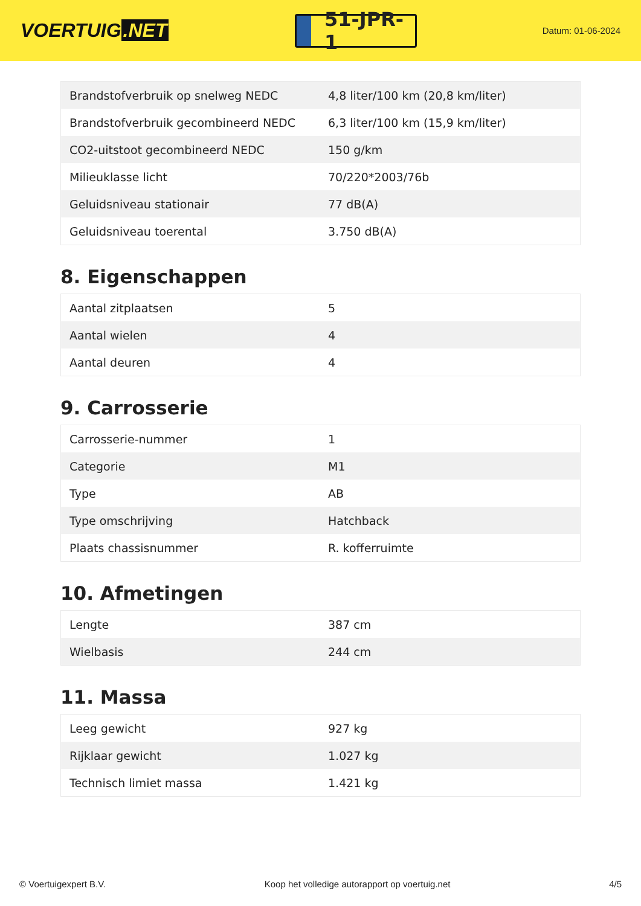VOERTUIG.NET
51-JPR-1
Datum: 01-06-2024
| Brandstofverbruik op snelweg NEDC | 4,8 liter/100 km (20,8 km/liter) |
| Brandstofverbruik gecombineerd NEDC | 6,3 liter/100 km (15,9 km/liter) |
| CO2-uitstoot gecombineerd NEDC | 150 g/km |
| Milieuklasse licht | 70/220*2003/76b |
| Geluidsniveau stationair | 77 dB(A) |
| Geluidsniveau toerental | 3.750 dB(A) |
8. Eigenschappen
| Aantal zitplaatsen | 5 |
| Aantal wielen | 4 |
| Aantal deuren | 4 |
9. Carrosserie
| Carrosserie-nummer | 1 |
| Categorie | M1 |
| Type | AB |
| Type omschrijving | Hatchback |
| Plaats chassisnummer | R. kofferruimte |
10. Afmetingen
| Lengte | 387 cm |
| Wielbasis | 244 cm |
11. Massa
| Leeg gewicht | 927 kg |
| Rijklaar gewicht | 1.027 kg |
| Technisch limiet massa | 1.421 kg |
© Voertuigexpert B.V. Koop het volledige autorapport op voertuig.net 4/5